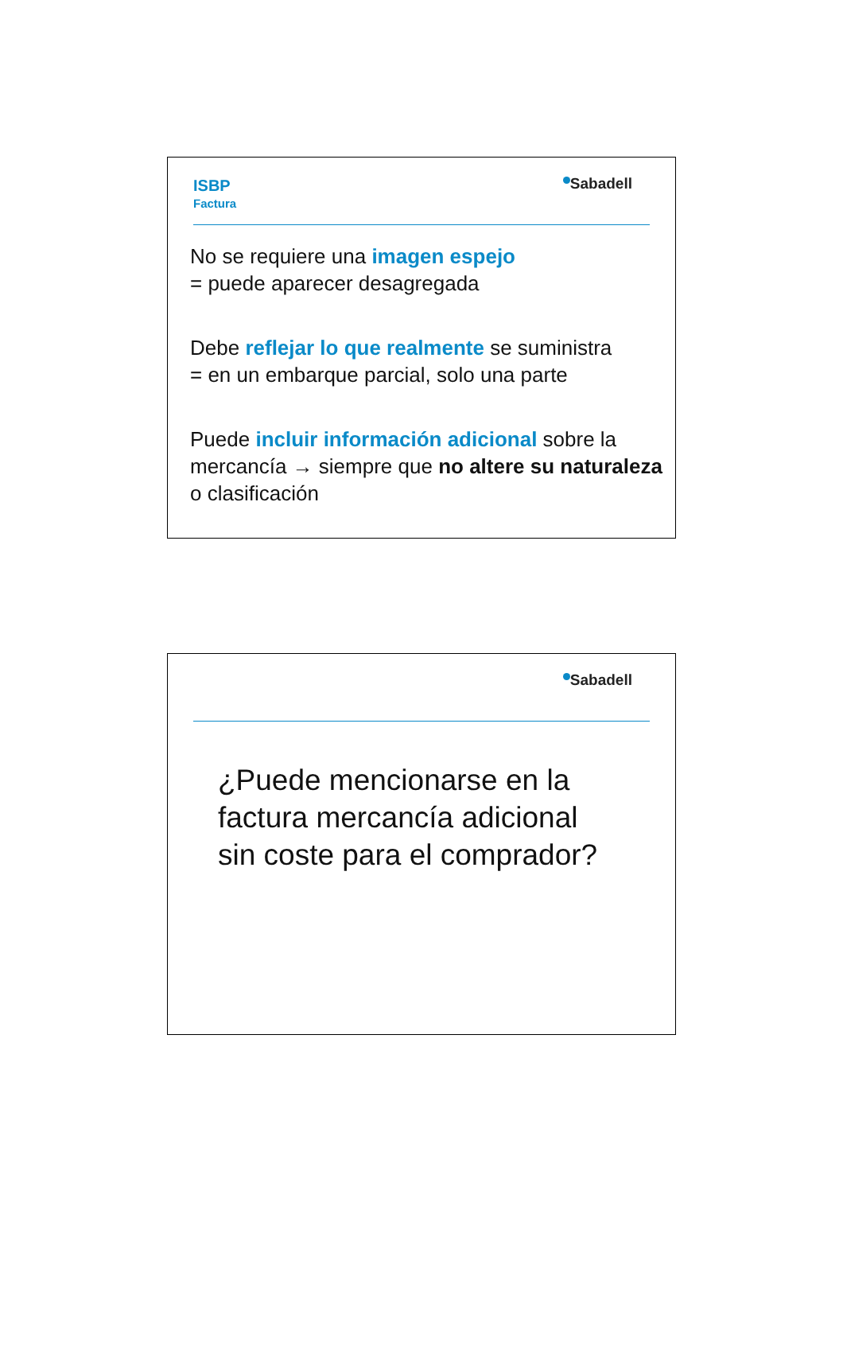ISBP
Factura
Sabadell
No se requiere una imagen espejo
= puede aparecer desagregada
Debe reflejar lo que realmente se suministra
= en un embarque parcial, solo una parte
Puede incluir información adicional sobre la mercancía → siempre que no altere su naturaleza o clasificación
Sabadell
¿Puede mencionarse en la
factura mercancía adicional
sin coste para el comprador?